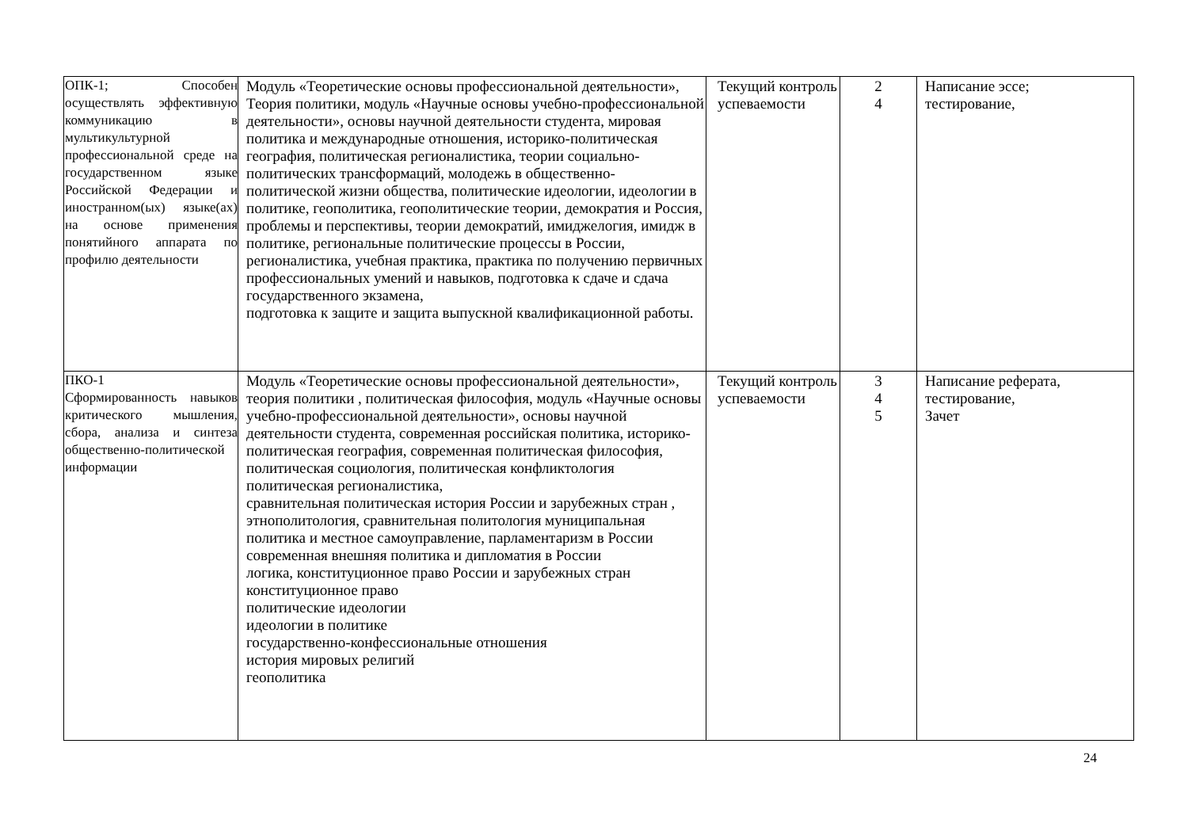| ОПК-1; Способен осуществлять эффективную коммуникацию в мультикультурной профессиональной среде на государственном языке Российской Федерации и иностранном(ых) языке(ах) на основе применения понятийного аппарата по профилю деятельности | Модуль «Теоретические основы профессиональной деятельности», Теория политики, модуль «Научные основы учебно-профессиональной деятельности», основы научной деятельности студента, мировая политика и международные отношения, историко-политическая география, политическая регионалистика, теории социально-политических трансформаций, молодежь в общественно-политической жизни общества, политические идеологии, идеологии в политике, геополитика, геополитические теории, демократия и Россия, проблемы и перспективы, теории демократий, имиджелогия, имидж в политике, региональные политические процессы в России, регионалистика, учебная практика, практика по получению первичных профессиональных умений и навыков, подготовка к сдаче и сдача государственного экзамена, подготовка к защите и защита выпускной квалификационной работы. | Текущий контроль успеваемости | 2 4 | Написание эссе; тестирование, |
| ПКО-1 Сформированность навыков критического мышления, сбора, анализа и синтеза общественно-политической информации | Модуль «Теоретические основы профессиональной деятельности», теория политики , политическая философия, модуль «Научные основы учебно-профессиональной деятельности», основы научной деятельности студента, современная российская политика, историко-политическая география, современная политическая философия, политическая социология, политическая конфликтология политическая регионалистика, сравнительная политическая история России и зарубежных стран , этнополитология, сравнительная политология муниципальная политика и местное самоуправление, парламентаризм в России современная внешняя политика и дипломатия в России логика, конституционное право России и зарубежных стран конституционное право политические идеологии идеологии в политике государственно-конфессиональные отношения история мировых религий геополитика | Текущий контроль успеваемости | 3 4 5 | Написание реферата, тестирование, Зачет |
24